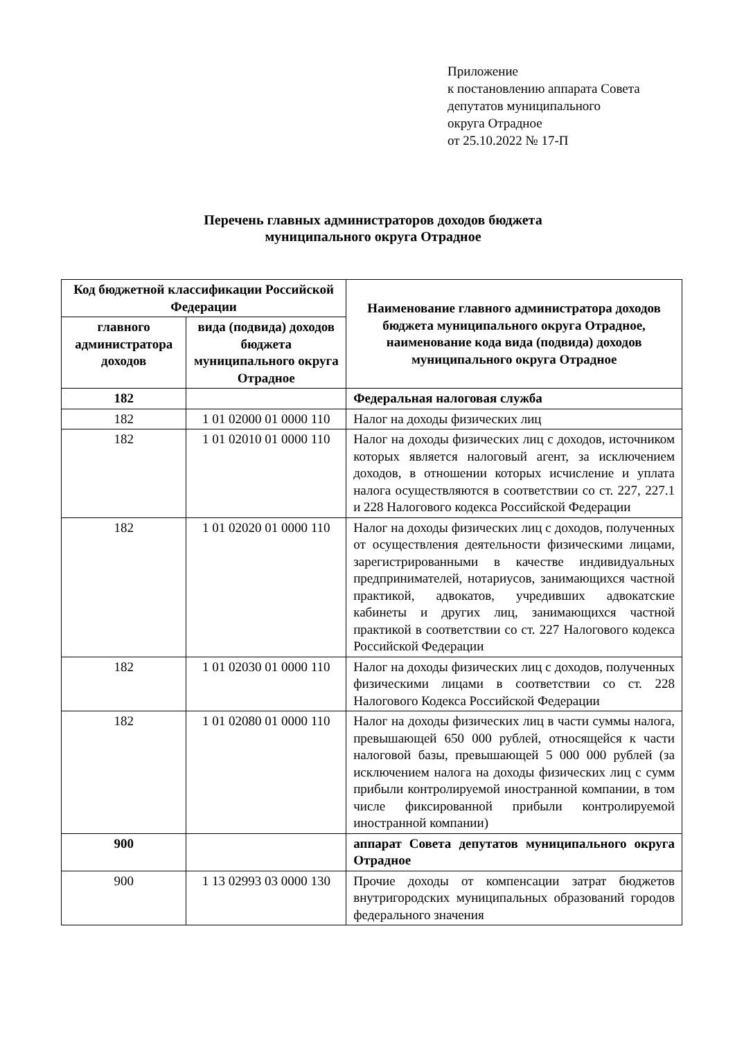Приложение
к постановлению аппарата Совета
депутатов муниципального
округа Отрадное
от 25.10.2022 № 17-П
Перечень главных администраторов доходов бюджета
муниципального округа Отрадное
| Код бюджетной классификации Российской Федерации | | Наименование главного администратора доходов бюджета муниципального округа Отрадное, наименование кода вида (подвида) доходов муниципального округа Отрадное |
| --- | --- | --- |
| главного администратора доходов | вида (подвида) доходов бюджета муниципального округа Отрадное | |
| 182 | | Федеральная налоговая служба |
| 182 | 1 01 02000 01 0000 110 | Налог на доходы физических лиц |
| 182 | 1 01 02010 01 0000 110 | Налог на доходы физических лиц с доходов, источником которых является налоговый агент, за исключением доходов, в отношении которых исчисление и уплата налога осуществляются в соответствии со ст. 227, 227.1 и 228 Налогового кодекса Российской Федерации |
| 182 | 1 01 02020 01 0000 110 | Налог на доходы физических лиц с доходов, полученных от осуществления деятельности физическими лицами, зарегистрированными в качестве индивидуальных предпринимателей, нотариусов, занимающихся частной практикой, адвокатов, учредивших адвокатские кабинеты и других лиц, занимающихся частной практикой в соответствии со ст. 227 Налогового кодекса Российской Федерации |
| 182 | 1 01 02030 01 0000 110 | Налог на доходы физических лиц с доходов, полученных физическими лицами в соответствии со ст. 228 Налогового Кодекса Российской Федерации |
| 182 | 1 01 02080 01 0000 110 | Налог на доходы физических лиц в части суммы налога, превышающей 650 000 рублей, относящейся к части налоговой базы, превышающей 5 000 000 рублей (за исключением налога на доходы физических лиц с сумм прибыли контролируемой иностранной компании, в том числе фиксированной прибыли контролируемой иностранной компании) |
| 900 | | аппарат Совета депутатов муниципального округа Отрадное |
| 900 | 1 13 02993 03 0000 130 | Прочие доходы от компенсации затрат бюджетов внутригородских муниципальных образований городов федерального значения |